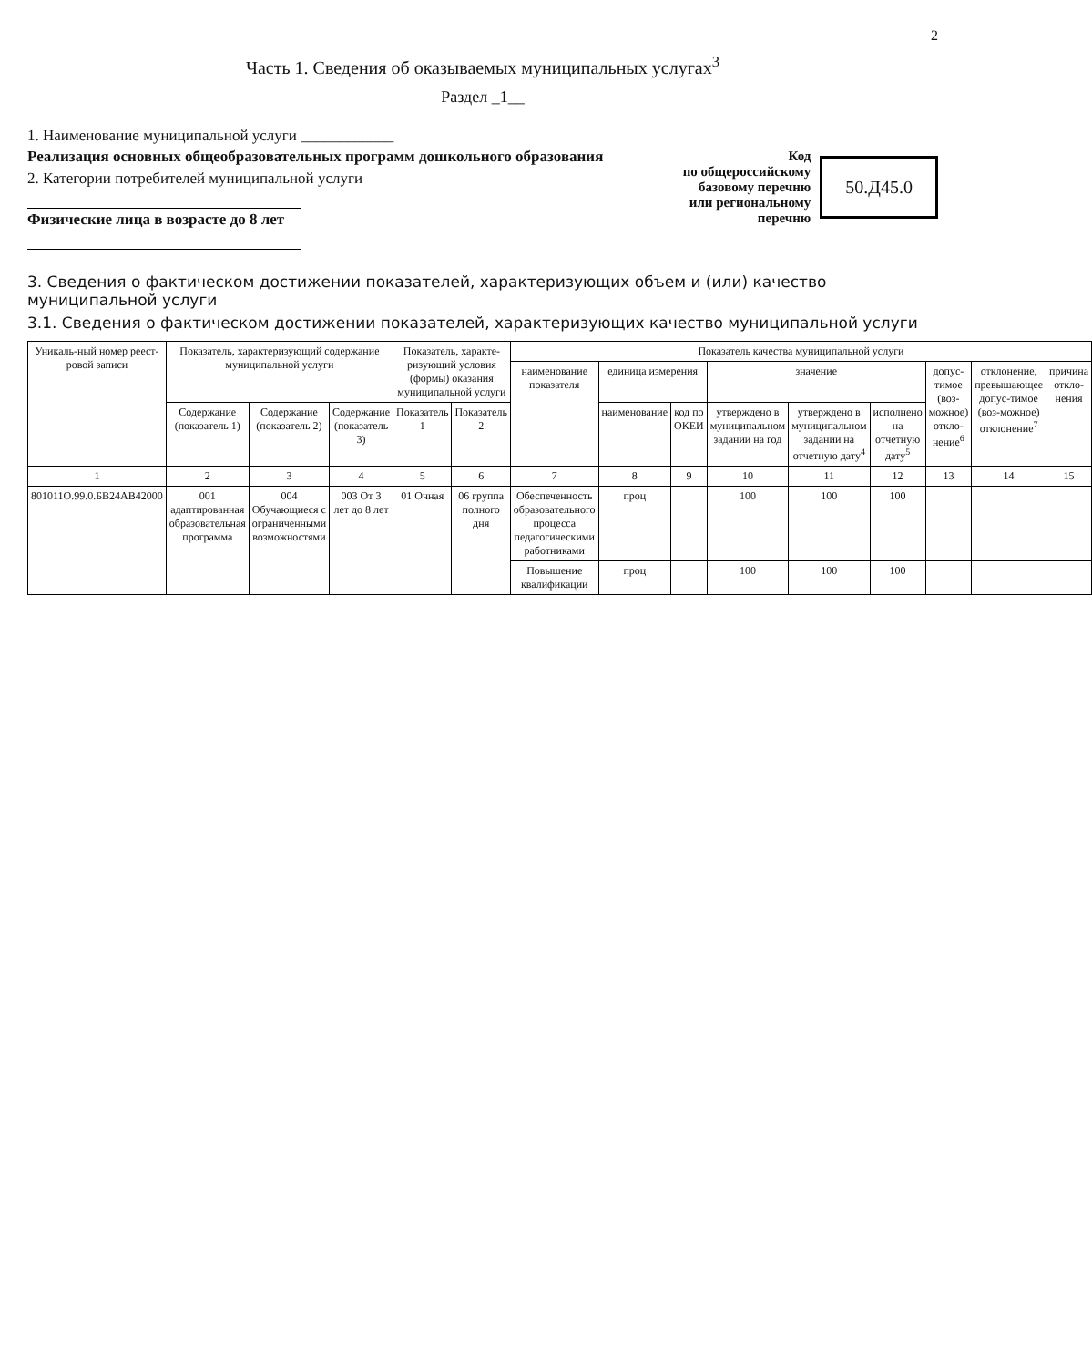2
Часть 1. Сведения об оказываемых муниципальных услугах<sup>3</sup>
Раздел _1__
1. Наименование муниципальной услуги ____________
Реализация основных общеобразовательных программ дошкольного образования
2. Категории потребителей муниципальной услуги
Физические лица в возрасте до 8 лет
Код
по общероссийскому
базовому перечню
или региональному
перечню
50.Д45.0
3. Сведения о фактическом достижении показателей, характеризующих объем и (или) качество муниципальной услуги
3.1. Сведения о фактическом достижении показателей, характеризующих качество муниципальной услуги
| Уникаль-ный номер реест-ровой записи | Показатель, характеризующий содержание муниципальной услуги | | | Показатель, характе-ризующий условия (формы) оказания муниципальной услуги | | Показатель качества муниципальной услуги | | | | | | | | |
| --- | --- | --- | --- | --- | --- | --- | --- | --- | --- | --- | --- | --- | --- | --- |
| | | | | | | наименование показателя | единица измерения | | значение | | | допус-тимое (воз-можное) откло-нение<sup>6</sup> | отклонение, превышающее допус-тимое (воз-можное) отклонение<sup>7</sup> | причина откло-нения |
| | Содержание (показатель 1) | Содержание (показатель 2) | Содержание (показатель 3) | Показатель 1 | Показатель 2 | | наименование | код по ОКЕИ | утверждено в муниципальном задании на год | утверждено в муниципальном задании на отчетную дату<sup>4</sup> | исполнено на отчетную дату<sup>5</sup> | | | |
| 1 | 2 | 3 | 4 | 5 | 6 | 7 | 8 | 9 | 10 | 11 | 12 | 13 | 14 | 15 |
| 801011О.99.0.БВ24АВ42000 | 001 адаптированная образовательная программа | 004 Обучающиеся с ограниченными возможностями | 003 От 3 лет до 8 лет | 01 Очная | 06 группа полного дня | Обеспеченность образовательного процесса педагогическими работниками | проц | | 100 | 100 | 100 | | | |
| | | | | | | Повышение квалификации | проц | | 100 | 100 | 100 | | | |